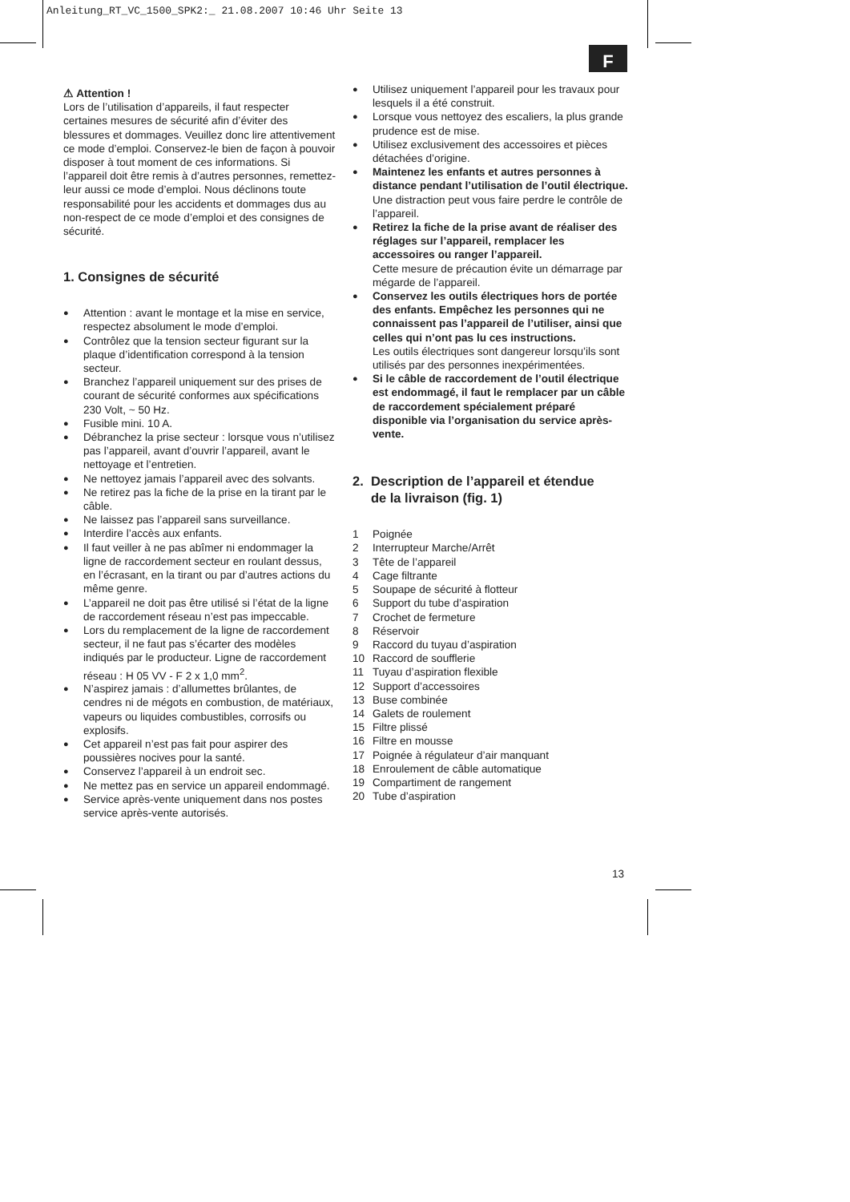Anleitung_RT_VC_1500_SPK2:_ 21.08.2007 10:46 Uhr Seite 13
F
⚠ Attention !
Lors de l’utilisation d’appareils, il faut respecter certaines mesures de sécurité afin d’éviter des blessures et dommages. Veuillez donc lire attentivement ce mode d’emploi. Conservez-le bien de façon à pouvoir disposer à tout moment de ces informations. Si l’appareil doit être remis à d’autres personnes, remettez-leur aussi ce mode d’emploi. Nous déclinons toute responsabilité pour les accidents et dommages dus au non-respect de ce mode d’emploi et des consignes de sécurité.
1. Consignes de sécurité
Attention : avant le montage et la mise en service, respectez absolument le mode d’emploi.
Contrôlez que la tension secteur figurant sur la plaque d’identification correspond à la tension secteur.
Branchez l’appareil uniquement sur des prises de courant de sécurité conformes aux spécifications 230 Volt, ~ 50 Hz.
Fusible mini. 10 A.
Débranchez la prise secteur : lorsque vous n’utilisez pas l’appareil, avant d’ouvrir l’appareil, avant le nettoyage et l’entretien.
Ne nettoyez jamais l’appareil avec des solvants.
Ne retirez pas la fiche de la prise en la tirant par le câble.
Ne laissez pas l’appareil sans surveillance.
Interdire l’accès aux enfants.
Il faut veiller à ne pas abîmer ni endommager la ligne de raccordement secteur en roulant dessus, en l’écrasant, en la tirant ou par d’autres actions du même genre.
L’appareil ne doit pas être utilisé si l’état de la ligne de raccordement réseau n’est pas impeccable.
Lors du remplacement de la ligne de raccordement secteur, il ne faut pas s’écarter des modèles indiqués par le producteur. Ligne de raccordement réseau : H 05 VV - F 2 x 1,0 mm<sup>2</sup>.
N’aspirez jamais : d’allumettes brûlantes, de cendres ni de mégots en combustion, de matériaux, vapeurs ou liquides combustibles, corrosifs ou explosifs.
Cet appareil n’est pas fait pour aspirer des poussières nocives pour la santé.
Conservez l’appareil à un endroit sec.
Ne mettez pas en service un appareil endommagé.
Service après-vente uniquement dans nos postes service après-vente autorisés.
Utilisez uniquement l’appareil pour les travaux pour lesquels il a été construit.
Lorsque vous nettoyez des escaliers, la plus grande prudence est de mise.
Utilisez exclusivement des accessoires et pièces détachées d’origine.
Maintenez les enfants et autres personnes à distance pendant l’utilisation de l’outil électrique.
Une distraction peut vous faire perdre le contrôle de l’appareil.
Retirez la fiche de la prise avant de réaliser des réglages sur l’appareil, remplacer les accessoires ou ranger l’appareil.
Cette mesure de précaution évite un démarrage par mégarde de l’appareil.
Conservez les outils électriques hors de portée des enfants. Empêchez les personnes qui ne connaissent pas l’appareil de l’utiliser, ainsi que celles qui n’ont pas lu ces instructions.
Les outils électriques sont dangereur lorsqu’ils sont utilisés par des personnes inexpérimentées.
Si le câble de raccordement de l’outil électrique est endommagé, il faut le remplacer par un câble de raccordement spécialement préparé disponible via l’organisation du service après-vente.
2. Description de l’appareil et étendue
de la livraison (fig. 1)
1 Poignée
2 Interrupteur Marche/Arrêt
3 Tête de l’appareil
4 Cage filtrante
5 Soupape de sécurité à flotteur
6 Support du tube d’aspiration
7 Crochet de fermeture
8 Réservoir
9 Raccord du tuyau d’aspiration
10 Raccord de soufflerie
11 Tuyau d’aspiration flexible
12 Support d’accessoires
13 Buse combinée
14 Galets de roulement
15 Filtre plissé
16 Filtre en mousse
17 Poignée à régulateur d’air manquant
18 Enroulement de câble automatique
19 Compartiment de rangement
20 Tube d’aspiration
13